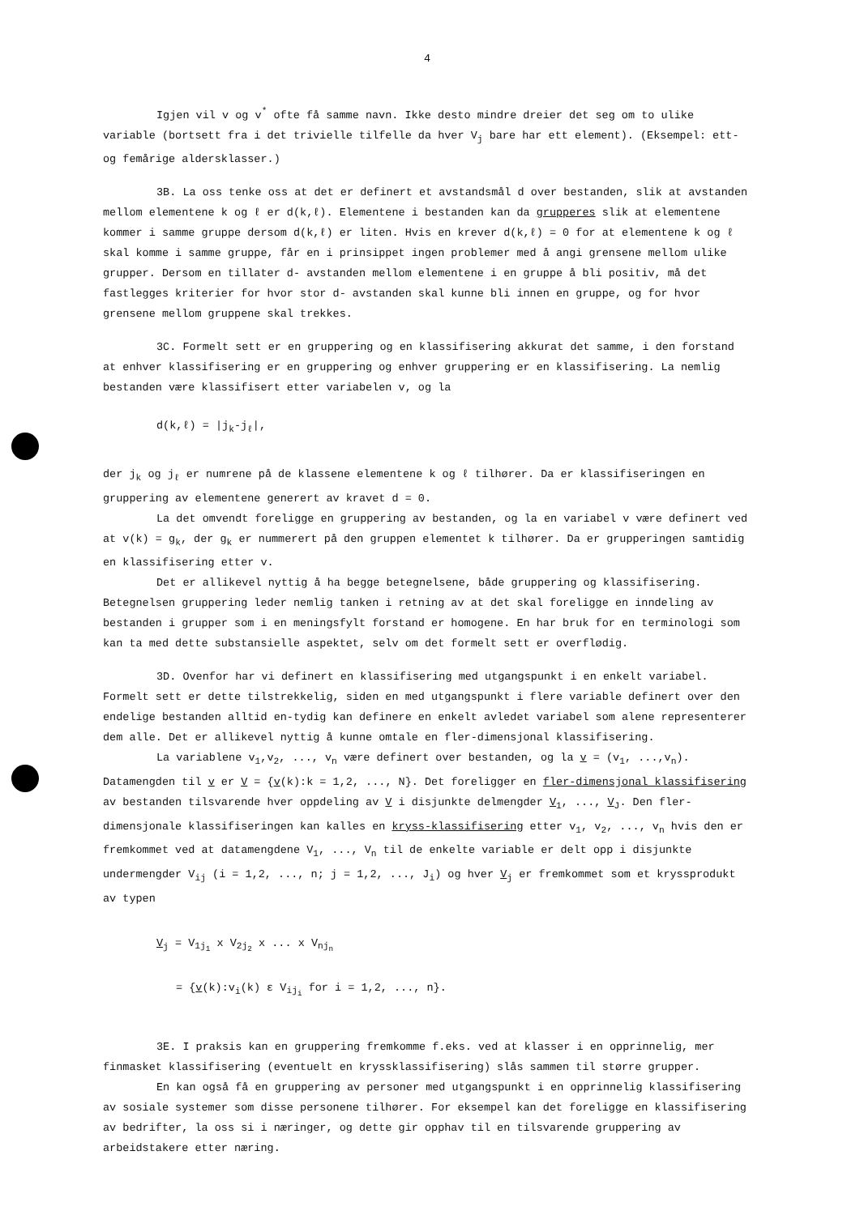4
Igjen vil v og v<sup>*</sup> ofte få samme navn. Ikke desto mindre dreier det seg om to ulike variable (bortsett fra i det trivielle tilfelle da hver V<sub>j</sub> bare har ett element). (Eksempel: ett- og femårige aldersklasser.)
3B. La oss tenke oss at det er definert et avstandsmål d over bestanden, slik at avstanden mellom elementene k og ℓ er d(k,ℓ). Elementene i bestanden kan da grupperes slik at elementene kommer i samme gruppe dersom d(k,ℓ) er liten. Hvis en krever d(k,ℓ) = 0 for at elementene k og ℓ skal komme i samme gruppe, får en i prinsippet ingen problemer med å angi grensene mellom ulike grupper. Dersom en tillater d- avstanden mellom elementene i en gruppe å bli positiv, må det fastlegges kriterier for hvor stor d- avstanden skal kunne bli innen en gruppe, og for hvor grensene mellom gruppene skal trekkes.
3C. Formelt sett er en gruppering og en klassifisering akkurat det samme, i den forstand at enhver klassifisering er en gruppering og enhver gruppering er en klassifisering. La nemlig bestanden være klassifisert etter variabelen v, og la
d(k,ℓ) = |j<sub>k</sub>-j<sub>ℓ</sub>|,
der j<sub>k</sub> og j<sub>ℓ</sub> er numrene på de klassene elementene k og ℓ tilhører. Da er klassifiseringen en gruppering av elementene generert av kravet d = 0.
La det omvendt foreligge en gruppering av bestanden, og la en variabel v være definert ved at v(k) = g<sub>k</sub>, der g<sub>k</sub> er nummerert på den gruppen elementet k tilhører. Da er grupperingen samtidig en klassifisering etter v.
Det er allikevel nyttig å ha begge betegnelsene, både gruppering og klassifisering. Betegnelsen gruppering leder nemlig tanken i retning av at det skal foreligge en inndeling av bestanden i grupper som i en meningsfylt forstand er homogene. En har bruk for en terminologi som kan ta med dette substansielle aspektet, selv om det formelt sett er overflødig.
3D. Ovenfor har vi definert en klassifisering med utgangspunkt i en enkelt variabel. Formelt sett er dette tilstrekkelig, siden en med utgangspunkt i flere variable definert over den endelige bestanden alltid en-tydig kan definere en enkelt avledet variabel som alene representerer dem alle. Det er allikevel nyttig å kunne omtale en fler-dimensjonal klassifisering.
La variablene v<sub>1</sub>,v<sub>2</sub>, ..., v<sub>n</sub> være definert over bestanden, og la v = (v<sub>1</sub>, ...,v<sub>n</sub>). Datamengden til v er V = {v(k):k = 1,2, ..., N}. Det foreligger en fler-dimensjonal klassifisering av bestanden tilsvarende hver oppdeling av V i disjunkte delmengder V<sub>1</sub>, ..., V<sub>J</sub>. Den fler-dimensjonale klassifiseringen kan kalles en kryss-klassifisering etter v<sub>1</sub>, v<sub>2</sub>, ..., v<sub>n</sub> hvis den er fremkommet ved at datamengdene V<sub>1</sub>, ..., V<sub>n</sub> til de enkelte variable er delt opp i disjunkte undermengder V<sub>ij</sub> (i = 1,2, ..., n; j = 1,2, ..., J<sub>i</sub>) og hver V<sub>j</sub> er fremkommet som et kryssprodukt av typen
V<sub>j</sub> = V<sub>1j<sub>1</sub></sub> x V<sub>2j<sub>2</sub></sub> x ... x V<sub>nj<sub>n</sub></sub>
= {v(k):v<sub>i</sub>(k) ε V<sub>ij<sub>i</sub></sub> for i = 1,2, ..., n}.
3E. I praksis kan en gruppering fremkomme f.eks. ved at klasser i en opprinnelig, mer finmasket klassifisering (eventuelt en kryssklassifisering) slås sammen til større grupper.
En kan også få en gruppering av personer med utgangspunkt i en opprinnelig klassifisering av sosiale systemer som disse personene tilhører. For eksempel kan det foreligge en klassifisering av bedrifter, la oss si i næringer, og dette gir opphav til en tilsvarende gruppering av arbeidstakere etter næring.